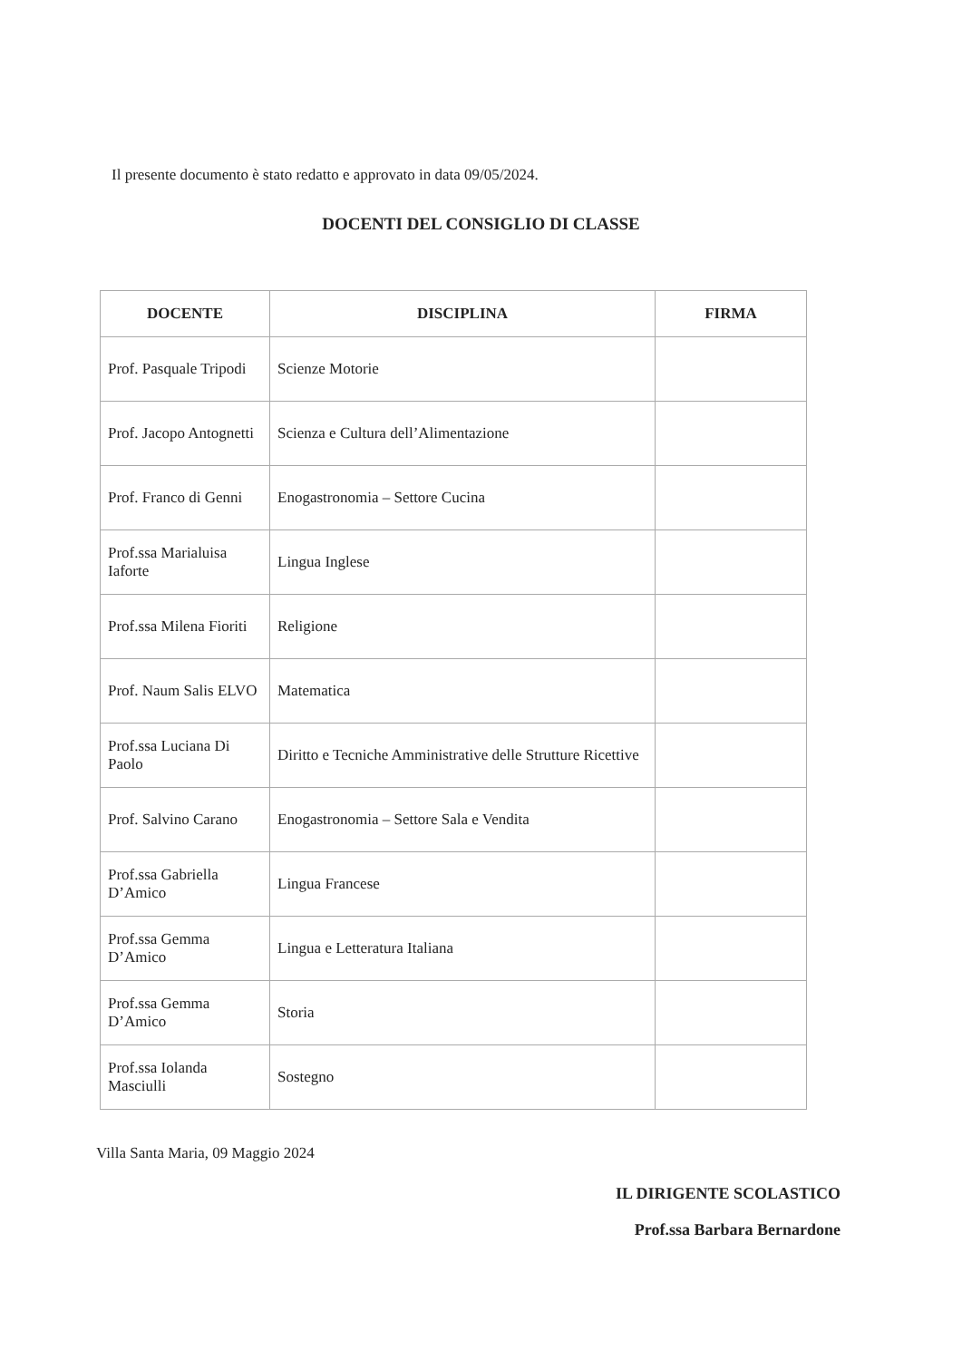Il presente documento è stato redatto e approvato in data 09/05/2024.
DOCENTI DEL CONSIGLIO DI CLASSE
| DOCENTE | DISCIPLINA | FIRMA |
| --- | --- | --- |
| Prof. Pasquale Tripodi | Scienze Motorie | |
| Prof. Jacopo Antognetti | Scienza e Cultura dell’Alimentazione | |
| Prof. Franco di Genni | Enogastronomia – Settore Cucina | |
| Prof.ssa Marialuisa Iaforte | Lingua Inglese | |
| Prof.ssa Milena Fioriti | Religione | |
| Prof. Naum Salis ELVO | Matematica | |
| Prof.ssa Luciana Di Paolo | Diritto e Tecniche Amministrative delle Strutture Ricettive | |
| Prof. Salvino Carano | Enogastronomia – Settore Sala e Vendita | |
| Prof.ssa Gabriella D’Amico | Lingua Francese | |
| Prof.ssa Gemma D’Amico | Lingua e Letteratura Italiana | |
| Prof.ssa Gemma D’Amico | Storia | |
| Prof.ssa Iolanda Masciulli | Sostegno | |
Villa Santa Maria, 09 Maggio 2024
IL DIRIGENTE SCOLASTICO
Prof.ssa Barbara Bernardone